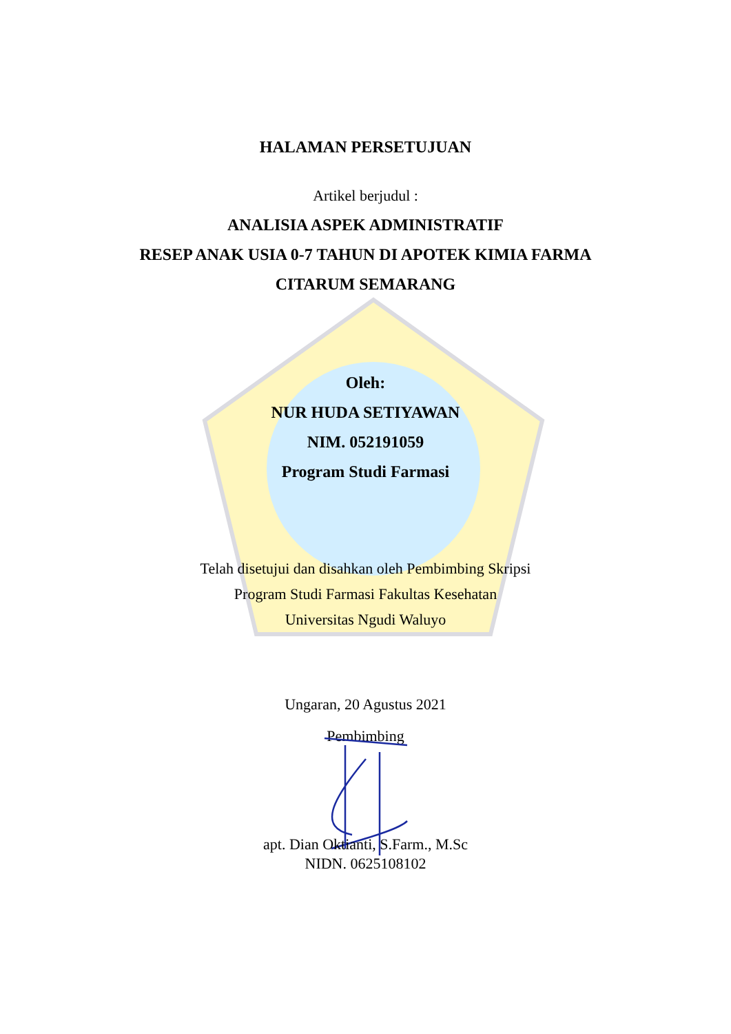HALAMAN PERSETUJUAN
Artikel berjudul :
ANALISIA ASPEK ADMINISTRATIF
RESEP ANAK USIA 0-7 TAHUN DI APOTEK KIMIA FARMA
CITARUM SEMARANG
Oleh:
NUR HUDA SETIYAWAN
NIM. 052191059
Program Studi Farmasi
Telah disetujui dan disahkan oleh Pembimbing Skripsi
Program Studi Farmasi Fakultas Kesehatan
Universitas Ngudi Waluyo
Ungaran, 20 Agustus 2021
Pembimbing
apt. Dian Oktianti, S.Farm., M.Sc
NIDN. 0625108102